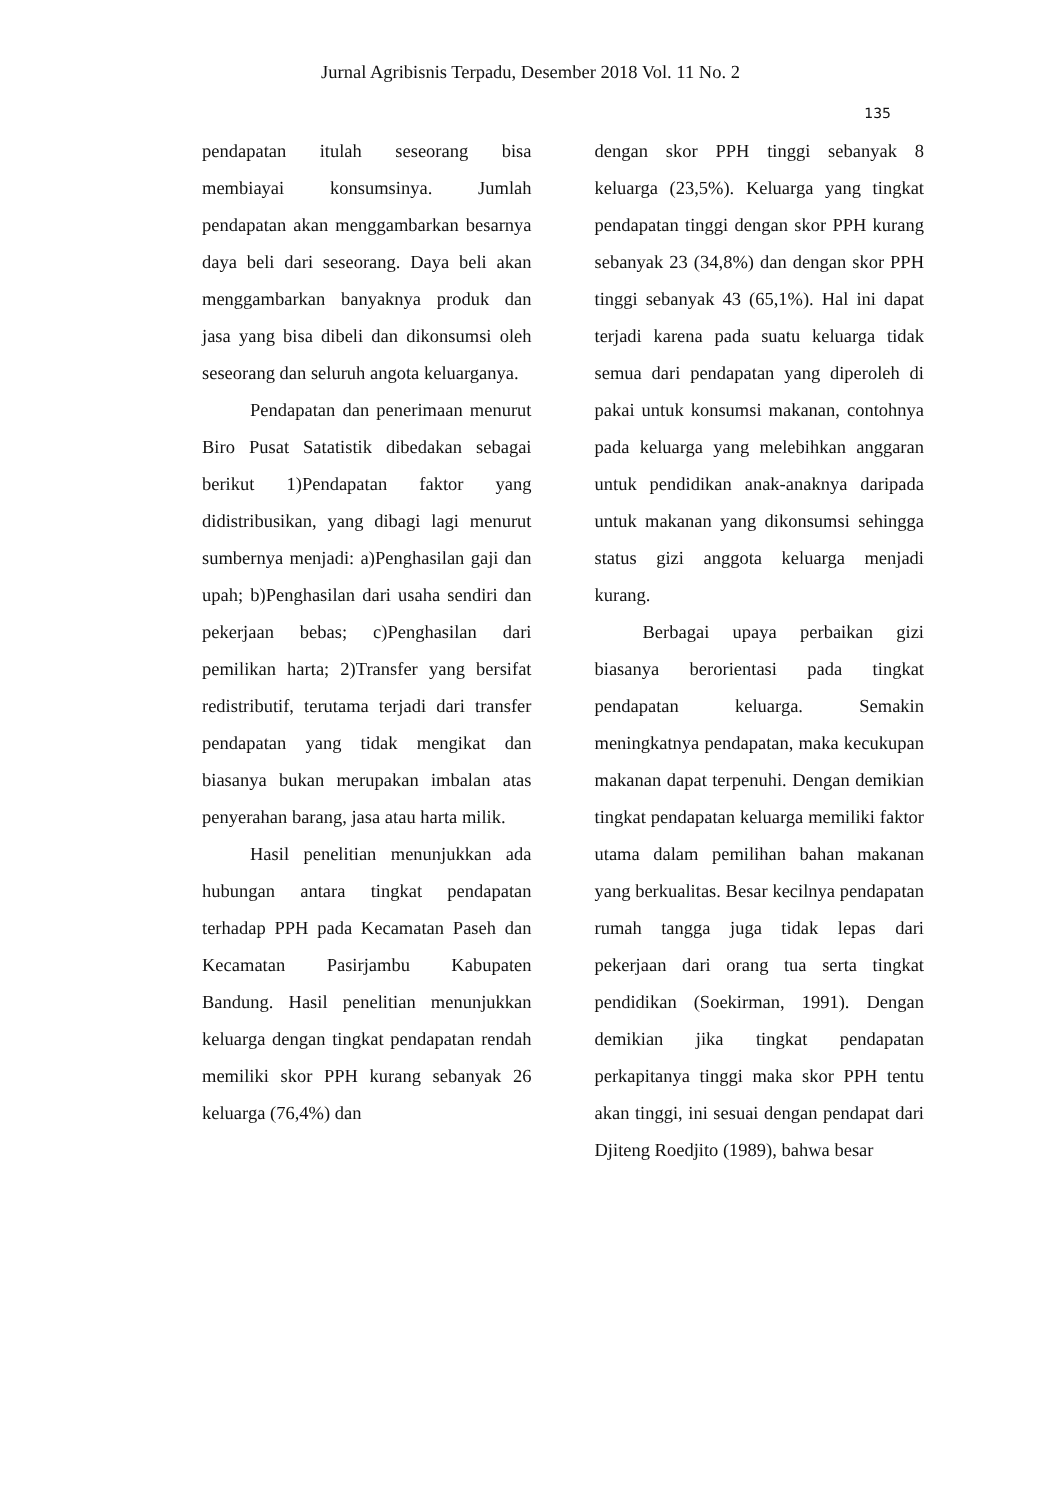Jurnal Agribisnis Terpadu, Desember 2018 Vol. 11 No. 2
135
pendapatan itulah seseorang bisa membiayai konsumsinya. Jumlah pendapatan akan menggambarkan besarnya daya beli dari seseorang. Daya beli akan menggambarkan banyaknya produk dan jasa yang bisa dibeli dan dikonsumsi oleh seseorang dan seluruh angota keluarganya.
Pendapatan dan penerimaan menurut Biro Pusat Satatistik dibedakan sebagai berikut 1)Pendapatan faktor yang didistribusikan, yang dibagi lagi menurut sumbernya menjadi: a)Penghasilan gaji dan upah; b)Penghasilan dari usaha sendiri dan pekerjaan bebas; c)Penghasilan dari pemilikan harta; 2)Transfer yang bersifat redistributif, terutama terjadi dari transfer pendapatan yang tidak mengikat dan biasanya bukan merupakan imbalan atas penyerahan barang, jasa atau harta milik.
Hasil penelitian menunjukkan ada hubungan antara tingkat pendapatan terhadap PPH pada Kecamatan Paseh dan Kecamatan Pasirjambu Kabupaten Bandung. Hasil penelitian menunjukkan keluarga dengan tingkat pendapatan rendah memiliki skor PPH kurang sebanyak 26 keluarga (76,4%) dan
dengan skor PPH tinggi sebanyak 8 keluarga (23,5%). Keluarga yang tingkat pendapatan tinggi dengan skor PPH kurang sebanyak 23 (34,8%) dan dengan skor PPH tinggi sebanyak 43 (65,1%). Hal ini dapat terjadi karena pada suatu keluarga tidak semua dari pendapatan yang diperoleh di pakai untuk konsumsi makanan, contohnya pada keluarga yang melebihkan anggaran untuk pendidikan anak-anaknya daripada untuk makanan yang dikonsumsi sehingga status gizi anggota keluarga menjadi kurang.
Berbagai upaya perbaikan gizi biasanya berorientasi pada tingkat pendapatan keluarga. Semakin meningkatnya pendapatan, maka kecukupan makanan dapat terpenuhi. Dengan demikian tingkat pendapatan keluarga memiliki faktor utama dalam pemilihan bahan makanan yang berkualitas. Besar kecilnya pendapatan rumah tangga juga tidak lepas dari pekerjaan dari orang tua serta tingkat pendidikan (Soekirman, 1991). Dengan demikian jika tingkat pendapatan perkapitanya tinggi maka skor PPH tentu akan tinggi, ini sesuai dengan pendapat dari Djiteng Roedjito (1989), bahwa besar